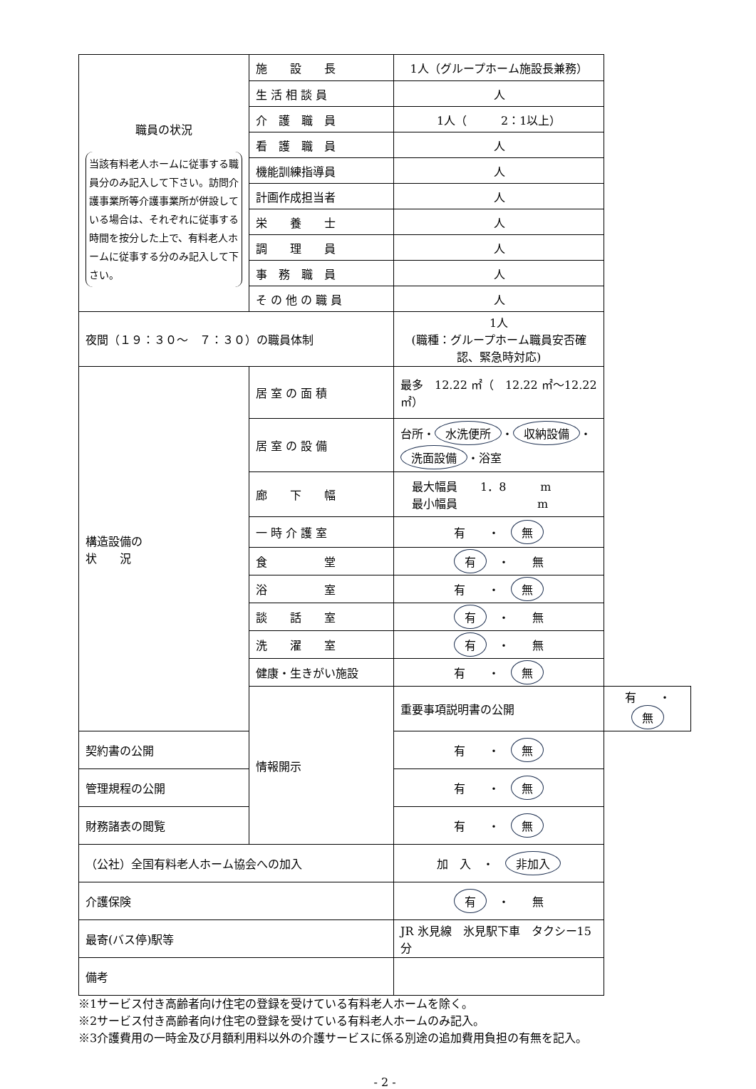| 職員の状況 当該有料老人ホームに従事する職員分のみ記入して下さい。訪問介護事業所等介護事業所が併設している場合は、それぞれに従事する時間を按分した上で、有料老人ホームに従事する分のみ記入して下さい。 | 施 設 長 | 1人（グループホーム施設長兼務） | |
| | 生 活 相 談 員 | 人 | |
| | 介 護 職 員 | 1人（ 2：1以上） | |
| | 看 護 職 員 | 人 | |
| | 機能訓練指導員 | 人 | |
| | 計画作成担当者 | 人 | |
| | 栄 養 士 | 人 | |
| | 調 理 員 | 人 | |
| | 事 務 職 員 | 人 | |
| | そ の 他 の 職 員 | 人 | |
| 夜間（１９：３０～ ７：３０）の職員体制 | | 1人 (職種：グループホーム職員安否確認、緊急時対応) | |
| 構造設備の 状 況 | 居 室 の 面 積 | 最多 12.22 ㎡（ 12.22 ㎡～12.22 ㎡） | |
| | 居 室 の 設 備 | 台所・ 水洗便所 ・ 収納設備 ・ 洗面設備 ・浴室 | |
| | 廊 下 幅 | 最大幅員 1．8 m 最小幅員 m | |
| | 一 時 介 護 室 | 有 ・ 無 | |
| | 食 堂 | 有 ・ 無 | |
| | 浴 室 | 有 ・ 無 | |
| | 談 話 室 | 有 ・ 無 | |
| | 洗 濯 室 | 有 ・ 無 | |
| | 健康・生きがい施設 | 有 ・ 無 | |
| | 情報開示 | 重要事項説明書の公開 | 有 ・ 無 |
| 契約書の公開 | | 有 ・ 無 | |
| 管理規程の公開 | | 有 ・ 無 | |
| 財務諸表の閲覧 | | 有 ・ 無 | |
| （公社）全国有料老人ホーム協会への加入 | | 加 入 ・ 非加入 | |
| 介護保険 | | 有 ・ 無 | |
| 最寄(バス停)駅等 | | JR 氷見線 氷見駅下車 タクシー15 分 | |
| 備考 | | | |
※1サービス付き高齢者向け住宅の登録を受けている有料老人ホームを除く。
※2サービス付き高齢者向け住宅の登録を受けている有料老人ホームのみ記入。
※3介護費用の一時金及び月額利用料以外の介護サービスに係る別途の追加費用負担の有無を記入。
- 2 -